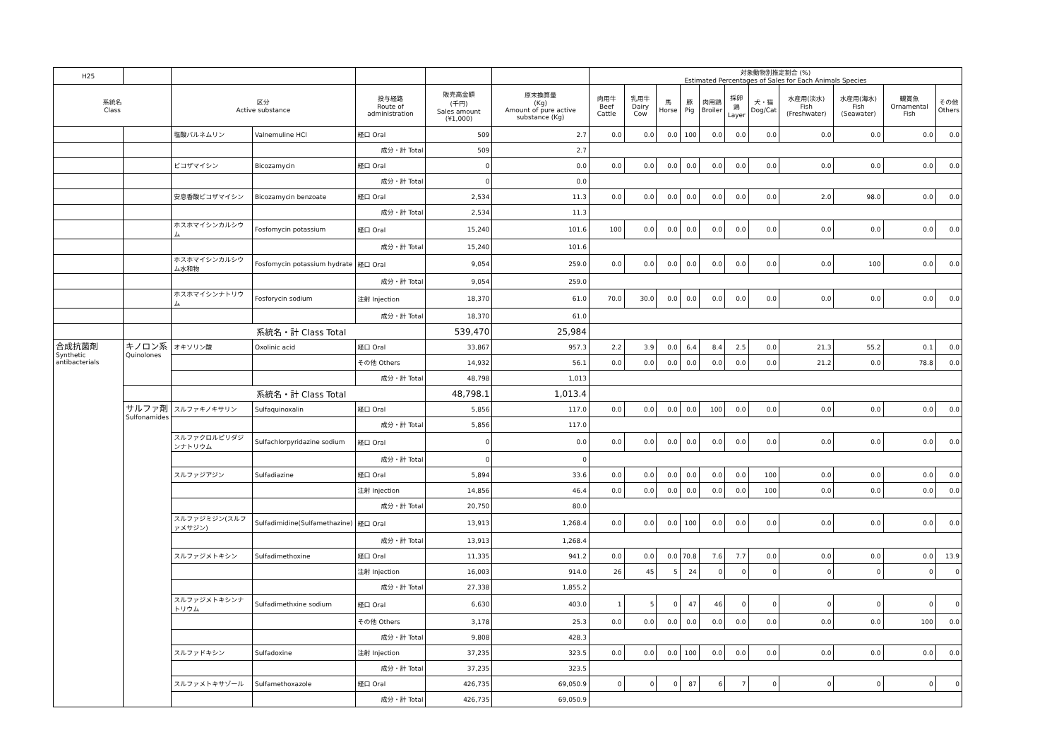| H25 | | | | | | | 対象動物別推定割合 (%) Estimated Percentages of Sales for Each Animals Species | | | | | | | | | | |
| --- | --- | --- | --- | --- | --- | --- | --- | --- | --- | --- | --- | --- | --- | --- | --- | --- | --- |
| 系統名 Class | | 区分 Active substance | | 投与経路 Route of administration | 販売高金額 (千円) Sales amount (¥1,000) | 原末換算量 (Kg) Amount of pure active substance (Kg) | 肉用牛 Beef Cattle | 乳用牛 Dairy Cow | 馬 Horse | 豚 Pig | 肉用鶏 Broiler | 採卵鶏 Layer | 犬・猫 Dog/Cat | 水産用(淡水) Fish (Freshwater) | 水産用(海水) Fish (Seawater) | 観賞魚 Ornamental Fish | その他 Others |
| | | 塩酸バルネムリン | Valnemuline HCl | 経口 Oral | 509 | 2.7 | 0.0 | 0.0 | 0.0 | 100 | 0.0 | 0.0 | 0.0 | 0.0 | 0.0 | 0.0 | 0.0 |
| | | | | 成分・計 Total | 509 | 2.7 | | | | | | | | | | | |
| | | ビコザマイシン | Bicozamycin | 経口 Oral | 0 | 0.0 | 0.0 | 0.0 | 0.0 | 0.0 | 0.0 | 0.0 | 0.0 | 0.0 | 0.0 | 0.0 | 0.0 |
| | | | | 成分・計 Total | 0 | 0.0 | | | | | | | | | | | |
| | | 安息香酸ビコザマイシン | Bicozamycin benzoate | 経口 Oral | 2,534 | 11.3 | 0.0 | 0.0 | 0.0 | 0.0 | 0.0 | 0.0 | 0.0 | 2.0 | 98.0 | 0.0 | 0.0 |
| | | | | 成分・計 Total | 2,534 | 11.3 | | | | | | | | | | | |
| | | ホスホマイシンカルシウム | Fosfomycin potassium | 経口 Oral | 15,240 | 101.6 | 100 | 0.0 | 0.0 | 0.0 | 0.0 | 0.0 | 0.0 | 0.0 | 0.0 | 0.0 | 0.0 |
| | | | | 成分・計 Total | 15,240 | 101.6 | | | | | | | | | | | |
| | | ホスホマイシンカルシウム水和物 | Fosfomycin potassium hydrate | 経口 Oral | 9,054 | 259.0 | 0.0 | 0.0 | 0.0 | 0.0 | 0.0 | 0.0 | 0.0 | 0.0 | 100 | 0.0 | 0.0 |
| | | | | 成分・計 Total | 9,054 | 259.0 | | | | | | | | | | | |
| | | ホスホマイシンナトリウム | Fosforycin sodium | 注射 Injection | 18,370 | 61.0 | 70.0 | 30.0 | 0.0 | 0.0 | 0.0 | 0.0 | 0.0 | 0.0 | 0.0 | 0.0 | 0.0 |
| | | | | 成分・計 Total | 18,370 | 61.0 | | | | | | | | | | | |
| | | 系統名・計 Class Total | | | 539,470 | 25,984 | | | | | | | | | | | |
| 合成抗菌剤 Synthetic antibacterials | キノロン系 Quinolones | オキソリン酸 | Oxolinic acid | 経口 Oral | 33,867 | 957.3 | 2.2 | 3.9 | 0.0 | 6.4 | 8.4 | 2.5 | 0.0 | 21.3 | 55.2 | 0.1 | 0.0 |
| | | | | その他 Others | 14,932 | 56.1 | 0.0 | 0.0 | 0.0 | 0.0 | 0.0 | 0.0 | 0.0 | 21.2 | 0.0 | 78.8 | 0.0 |
| | | | | 成分・計 Total | 48,798 | 1,013 | | | | | | | | | | | |
| | | 系統名・計 Class Total | | | 48,798.1 | 1,013.4 | | | | | | | | | | | |
| | サルファ剤 Sulfonamides | スルファキノキサリン | Sulfaquinoxalin | 経口 Oral | 5,856 | 117.0 | 0.0 | 0.0 | 0.0 | 0.0 | 100 | 0.0 | 0.0 | 0.0 | 0.0 | 0.0 | 0.0 |
| | | | | 成分・計 Total | 5,856 | 117.0 | | | | | | | | | | | |
| | | スルファクロルピリダジンナトリウム | Sulfachlorpyridazine sodium | 経口 Oral | 0 | 0.0 | 0.0 | 0.0 | 0.0 | 0.0 | 0.0 | 0.0 | 0.0 | 0.0 | 0.0 | 0.0 | 0.0 |
| | | | | 成分・計 Total | 0 | 0 | | | | | | | | | | | |
| | | スルファジアジン | Sulfadiazine | 経口 Oral | 5,894 | 33.6 | 0.0 | 0.0 | 0.0 | 0.0 | 0.0 | 0.0 | 100 | 0.0 | 0.0 | 0.0 | 0.0 |
| | | | | 注射 Injection | 14,856 | 46.4 | 0.0 | 0.0 | 0.0 | 0.0 | 0.0 | 0.0 | 100 | 0.0 | 0.0 | 0.0 | 0.0 |
| | | | | 成分・計 Total | 20,750 | 80.0 | | | | | | | | | | | |
| | | スルファジミジン(スルファメサジン) | Sulfadimidine(Sulfamethazine) | 経口 Oral | 13,913 | 1,268.4 | 0.0 | 0.0 | 0.0 | 100 | 0.0 | 0.0 | 0.0 | 0.0 | 0.0 | 0.0 | 0.0 |
| | | | | 成分・計 Total | 13,913 | 1,268.4 | | | | | | | | | | | |
| | | スルファジメトキシン | Sulfadimethoxine | 経口 Oral | 11,335 | 941.2 | 0.0 | 0.0 | 0.0 | 70.8 | 7.6 | 7.7 | 0.0 | 0.0 | 0.0 | 0.0 | 13.9 |
| | | | | 注射 Injection | 16,003 | 914.0 | 26 | 45 | 5 | 24 | 0 | 0 | 0 | 0 | 0 | 0 | 0 |
| | | | | 成分・計 Total | 27,338 | 1,855.2 | | | | | | | | | | | |
| | | スルファジメトキシンナトリウム | Sulfadimethxine sodium | 経口 Oral | 6,630 | 403.0 | 1 | 5 | 0 | 47 | 46 | 0 | 0 | 0 | 0 | 0 | 0 |
| | | | | その他 Others | 3,178 | 25.3 | 0.0 | 0.0 | 0.0 | 0.0 | 0.0 | 0.0 | 0.0 | 0.0 | 0.0 | 100 | 0.0 |
| | | | | 成分・計 Total | 9,808 | 428.3 | | | | | | | | | | | |
| | | スルファドキシン | Sulfadoxine | 注射 Injection | 37,235 | 323.5 | 0.0 | 0.0 | 0.0 | 100 | 0.0 | 0.0 | 0.0 | 0.0 | 0.0 | 0.0 | 0.0 |
| | | | | 成分・計 Total | 37,235 | 323.5 | | | | | | | | | | | |
| | | スルファメトキサゾール | Sulfamethoxazole | 経口 Oral | 426,735 | 69,050.9 | 0 | 0 | 0 | 87 | 6 | 7 | 0 | 0 | 0 | 0 | 0 |
| | | | | 成分・計 Total | 426,735 | 69,050.9 | | | | | | | | | | | |